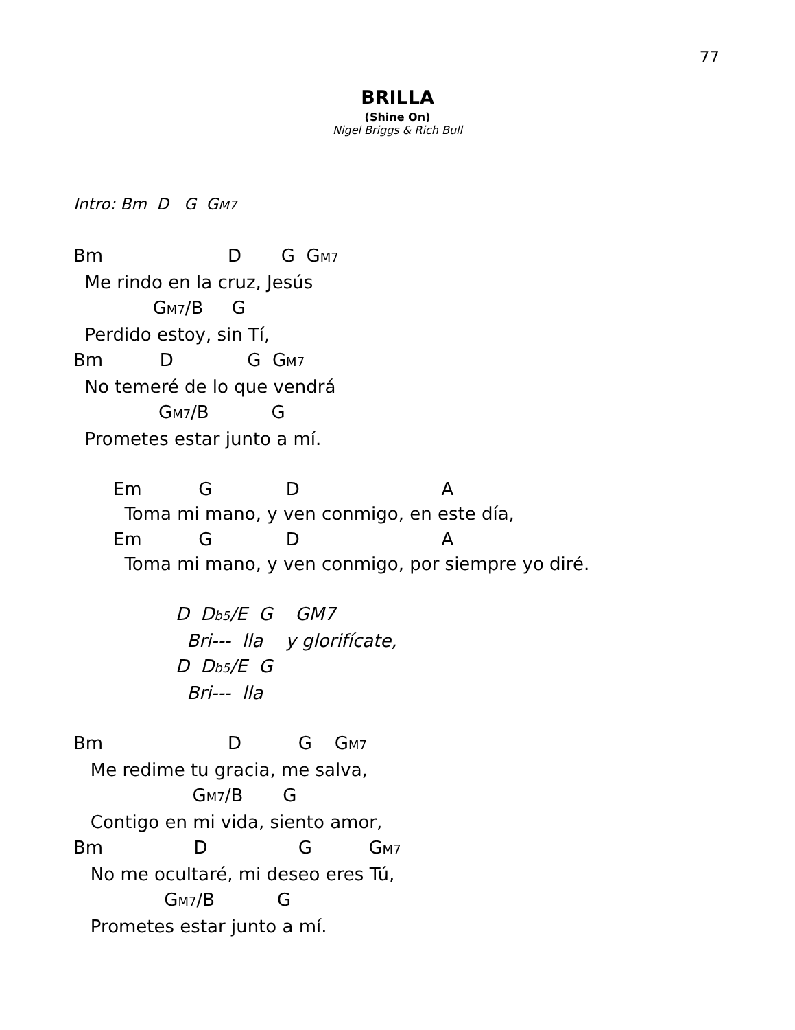77
BRILLA
(Shine On)
Nigel Briggs & Rich Bull
Intro: Bm  D   G  GM7
Bm                      D       G  GM7
  Me rindo en la cruz, Jesús
              GM7/B     G
  Perdido estoy, sin Tí,
Bm          D             G  GM7
  No temeré de lo que vendrá
               GM7/B           G
  Prometes estar junto a mí.
       Em          G             D                         A
         Toma mi mano, y ven conmigo, en este día,
       Em          G             D                         A
         Toma mi mano, y ven conmigo, por siempre yo diré.
                  D  Db5/E  G    GM7
                    Bri---  lla    y glorifícate,
                  D  Db5/E  G
                    Bri---  lla
Bm                      D          G    GM7
   Me redime tu gracia, me salva,
                     GM7/B       G
   Contigo en mi vida, siento amor,
Bm                D                G          GM7
   No me ocultaré, mi deseo eres Tú,
                GM7/B           G
   Prometes estar junto a mí.